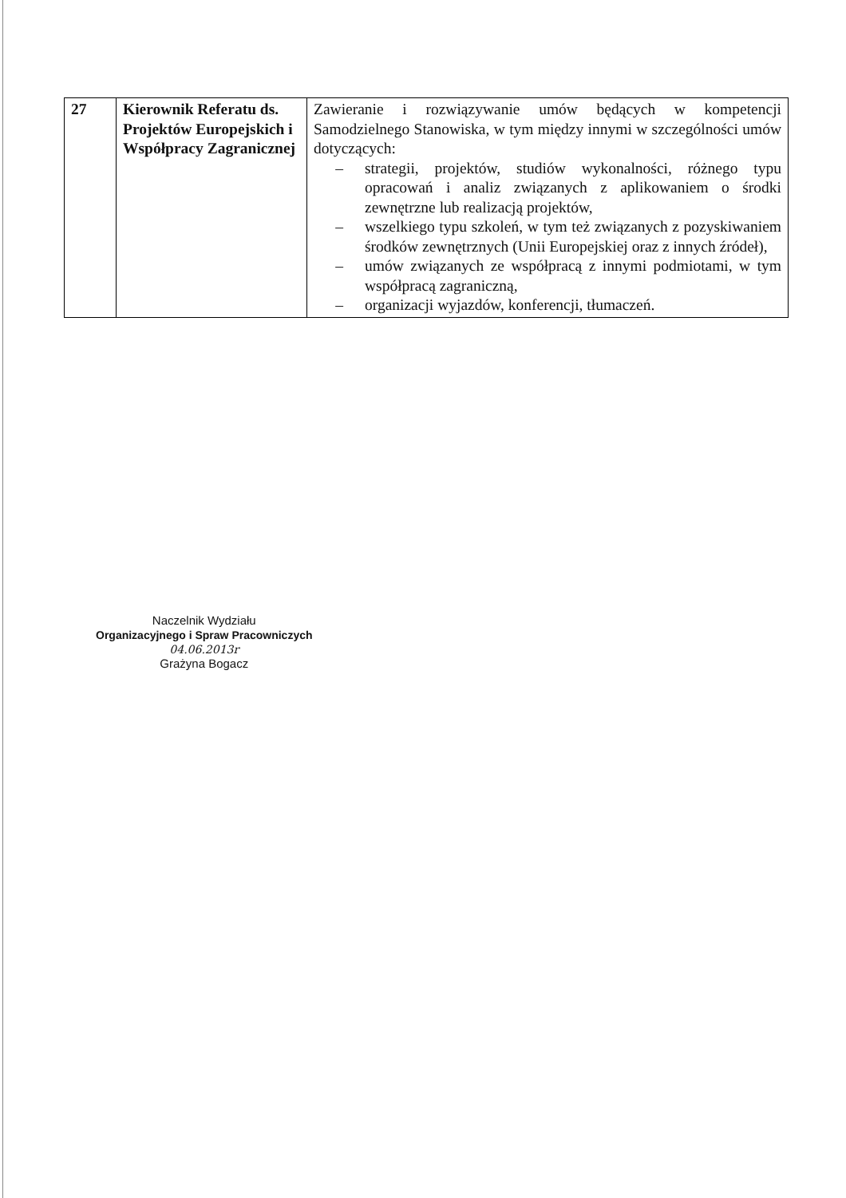| 27 | Kierownik Referatu ds. Projektów Europejskich i Współpracy Zagranicznej | Zawieranie i rozwiązywanie umów będących w kompetencji Samodzielnego Stanowiska, w tym między innymi w szczególności umów dotyczących: – strategii, projektów, studiów wykonalności, różnego typu opracowań i analiz związanych z aplikowaniem o środki zewnętrzne lub realizacją projektów, – wszelkiego typu szkoleń, w tym też związanych z pozyskiwaniem środków zewnętrznych (Unii Europejskiej oraz z innych źródeł), – umów związanych ze współpracą z innymi podmiotami, w tym współpracą zagraniczną, – organizacji wyjazdów, konferencji, tłumaczeń. |
Naczelnik Wydziału
Organizacyjnego i Spraw Pracowniczych
04.06.2013r
Grażyna Bogacz